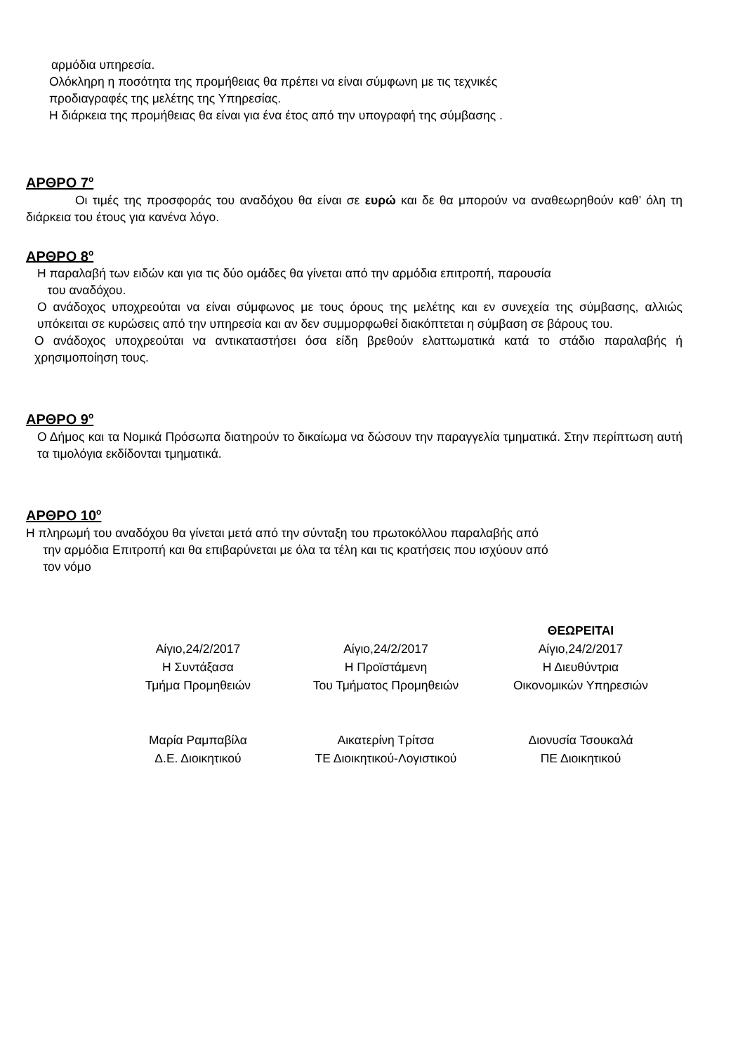αρμόδια υπηρεσία.
Ολόκληρη η ποσότητα της προμήθειας θα πρέπει να είναι σύμφωνη με τις τεχνικές
προδιαγραφές της μελέτης της Υπηρεσίας.
Η διάρκεια της προμήθειας θα είναι για ένα έτος από την υπογραφή της σύμβασης .
ΑΡΘΡΟ 7<sup>ο</sup>
Οι τιμές της προσφοράς του αναδόχου θα είναι σε ευρώ και δε θα μπορούν να αναθεωρηθούν καθ’ όλη τη διάρκεια του έτους για κανένα λόγο.
ΑΡΘΡΟ 8<sup>ο</sup>
Η παραλαβή των ειδών και για τις δύο ομάδες θα γίνεται από την αρμόδια επιτροπή, παρουσία
του αναδόχου.
Ο ανάδοχος υποχρεούται να είναι σύμφωνος με τους όρους της μελέτης και εν συνεχεία της σύμβασης, αλλιώς υπόκειται σε κυρώσεις από την υπηρεσία και αν δεν συμμορφωθεί διακόπτεται η σύμβαση σε βάρους του.
Ο ανάδοχος υποχρεούται να αντικαταστήσει όσα είδη βρεθούν ελαττωματικά κατά το στάδιο παραλαβής ή χρησιμοποίηση τους.
ΑΡΘΡΟ 9<sup>ο</sup>
Ο Δήμος και τα Νομικά Πρόσωπα διατηρούν το δικαίωμα να δώσουν την παραγγελία τμηματικά. Στην περίπτωση αυτή τα τιμολόγια εκδίδονται τμηματικά.
ΑΡΘΡΟ 10<sup>ο</sup>
Η πληρωμή του αναδόχου θα γίνεται μετά από την σύνταξη του πρωτοκόλλου παραλαβής από
την αρμόδια Επιτροπή και θα επιβαρύνεται με όλα τα τέλη και τις κρατήσεις που ισχύουν από
τον νόμο
Αίγιο,24/2/2017
Η Συντάξασα
Τμήμα Προμηθειών
Μαρία Ραμπαβίλα
Δ.Ε. Διοικητικού
Αίγιο,24/2/2017
Η Προϊστάμενη
Του Τμήματος Προμηθειών
Αικατερίνη Τρίτσα
ΤΕ Διοικητικού-Λογιστικού
ΘΕΩΡΕΙΤΑΙ
Αίγιο,24/2/2017
Η Διευθύντρια
Οικονομικών Υπηρεσιών
Διονυσία Τσουκαλά
ΠΕ Διοικητικού